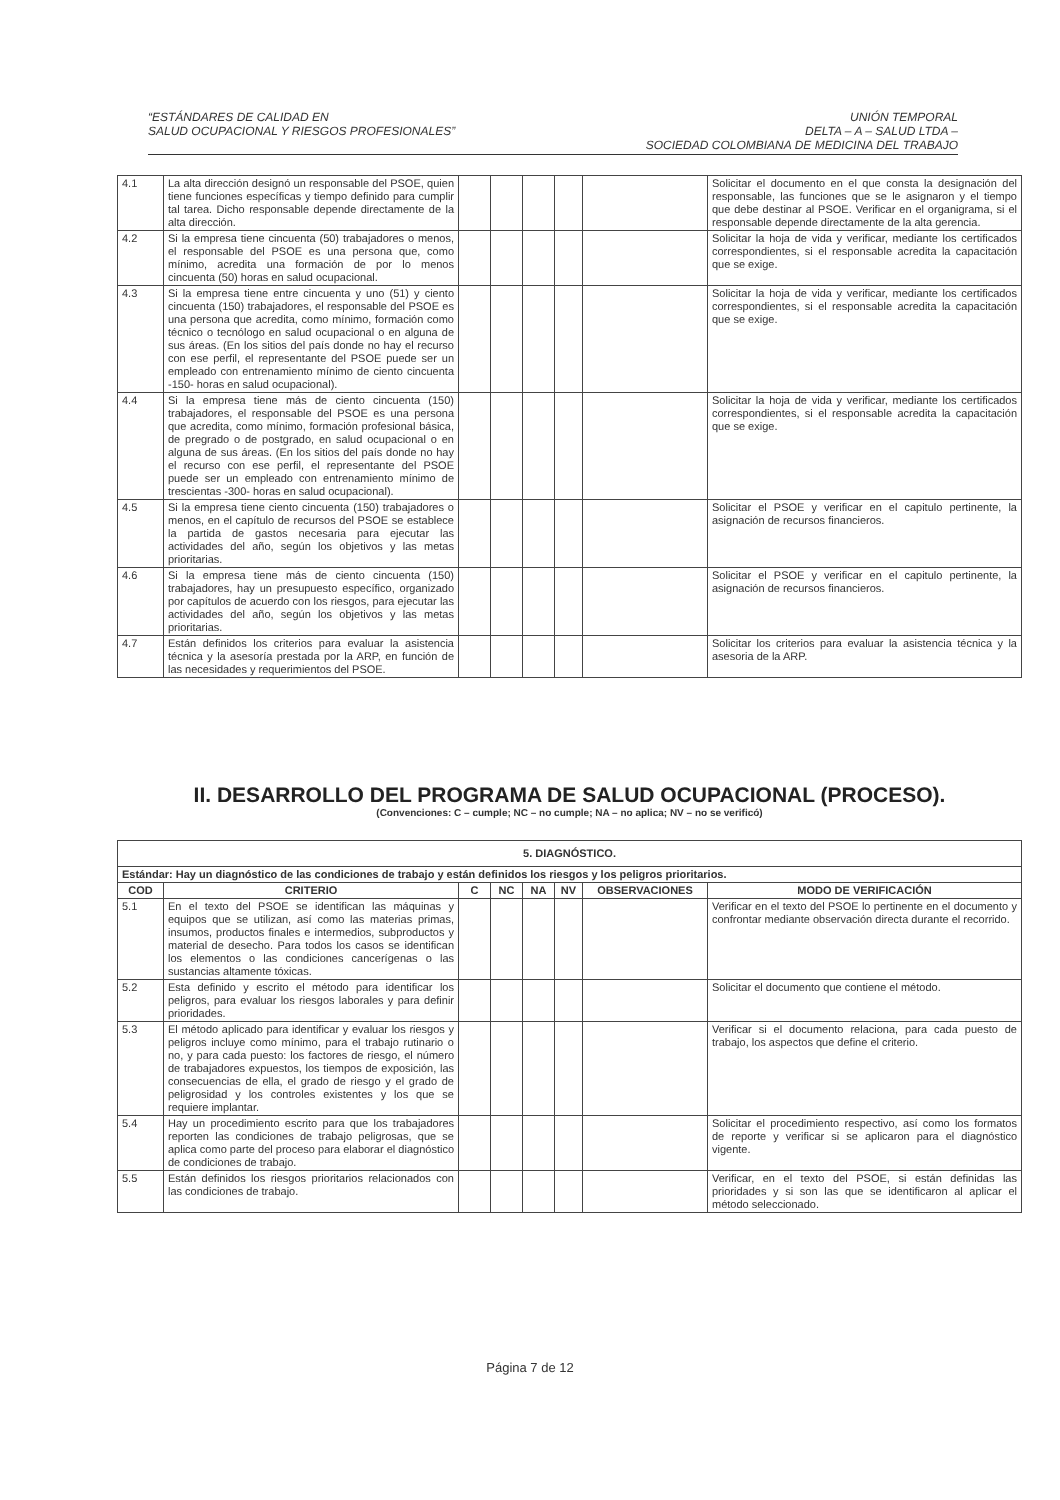“ESTÁNDARES DE CALIDAD EN
SALUD OCUPACIONAL Y RIESGOS PROFESIONALES”
UNIÓN TEMPORAL
DELTA – A – SALUD LTDA –
SOCIEDAD COLOMBIANA DE MEDICINA DEL TRABAJO
| 4.1 | La alta dirección designó un responsable del PSOE, quien tiene funciones específicas y tiempo definido para cumplir tal tarea. Dicho responsable depende directamente de la alta dirección. | | | | | | Solicitar el documento en el que consta la designación del responsable, las funciones que se le asignaron y el tiempo que debe destinar al PSOE. Verificar en el organigrama, si el responsable depende directamente de la alta gerencia. |
| 4.2 | Si la empresa tiene cincuenta (50) trabajadores o menos, el responsable del PSOE es una persona que, como mínimo, acredita una formación de por lo menos cincuenta (50) horas en salud ocupacional. | | | | | | Solicitar la hoja de vida y verificar, mediante los certificados correspondientes, si el responsable acredita la capacitación que se exige. |
| 4.3 | Si la empresa tiene entre cincuenta y uno (51) y ciento cincuenta (150) trabajadores, el responsable del PSOE es una persona que acredita, como mínimo, formación como técnico o tecnólogo en salud ocupacional o en alguna de sus áreas. (En los sitios del país donde no hay el recurso con ese perfil, el representante del PSOE puede ser un empleado con entrenamiento mínimo de ciento cincuenta -150- horas en salud ocupacional). | | | | | | Solicitar la hoja de vida y verificar, mediante los certificados correspondientes, si el responsable acredita la capacitación que se exige. |
| 4.4 | Si la empresa tiene más de ciento cincuenta (150) trabajadores, el responsable del PSOE es una persona que acredita, como mínimo, formación profesional básica, de pregrado o de postgrado, en salud ocupacional o en alguna de sus áreas. (En los sitios del país donde no hay el recurso con ese perfil, el representante del PSOE puede ser un empleado con entrenamiento mínimo de trescientas -300- horas en salud ocupacional). | | | | | | Solicitar la hoja de vida y verificar, mediante los certificados correspondientes, si el responsable acredita la capacitación que se exige. |
| 4.5 | Si la empresa tiene ciento cincuenta (150) trabajadores o menos, en el capítulo de recursos del PSOE se establece la partida de gastos necesaria para ejecutar las actividades del año, según los objetivos y las metas prioritarias. | | | | | | Solicitar el PSOE y verificar en el capitulo pertinente, la asignación de recursos financieros. |
| 4.6 | Si la empresa tiene más de ciento cincuenta (150) trabajadores, hay un presupuesto específico, organizado por capítulos de acuerdo con los riesgos, para ejecutar las actividades del año, según los objetivos y las metas prioritarias. | | | | | | Solicitar el PSOE y verificar en el capitulo pertinente, la asignación de recursos financieros. |
| 4.7 | Están definidos los criterios para evaluar la asistencia técnica y la asesoría prestada por la ARP, en función de las necesidades y requerimientos del PSOE. | | | | | | Solicitar los criterios para evaluar la asistencia técnica y la asesoria de la ARP. |
II. DESARROLLO DEL PROGRAMA DE SALUD OCUPACIONAL (PROCESO).
(Convenciones: C – cumple; NC – no cumple; NA – no aplica; NV – no se verificó)
| 5. DIAGNÓSTICO. | | | | | | | |
| --- | --- | --- | --- | --- | --- | --- | --- |
| Estándar: Hay un diagnóstico de las condiciones de trabajo y están definidos los riesgos y los peligros prioritarios. | | | | | | | |
| COD | CRITERIO | C | NC | NA | NV | OBSERVACIONES | MODO DE VERIFICACIÓN |
| 5.1 | En el texto del PSOE se identifican las máquinas y equipos que se utilizan, así como las materias primas, insumos, productos finales e intermedios, subproductos y material de desecho. Para todos los casos se identifican los elementos o las condiciones cancerígenas o las sustancias altamente tóxicas. | | | | | | Verificar en el texto del PSOE lo pertinente en el documento y confrontar mediante observación directa durante el recorrido. |
| 5.2 | Esta definido y escrito el método para identificar los peligros, para evaluar los riesgos laborales y para definir prioridades. | | | | | | Solicitar el documento que contiene el método. |
| 5.3 | El método aplicado para identificar y evaluar los riesgos y peligros incluye como mínimo, para el trabajo rutinario o no, y para cada puesto: los factores de riesgo, el número de trabajadores expuestos, los tiempos de exposición, las consecuencias de ella, el grado de riesgo y el grado de peligrosidad y los controles existentes y los que se requiere implantar. | | | | | | Verificar si el documento relaciona, para cada puesto de trabajo, los aspectos que define el criterio. |
| 5.4 | Hay un procedimiento escrito para que los trabajadores reporten las condiciones de trabajo peligrosas, que se aplica como parte del proceso para elaborar el diagnóstico de condiciones de trabajo. | | | | | | Solicitar el procedimiento respectivo, así como los formatos de reporte y verificar si se aplicaron para el diagnóstico vigente. |
| 5.5 | Están definidos los riesgos prioritarios relacionados con las condiciones de trabajo. | | | | | | Verificar, en el texto del PSOE, si están definidas las prioridades y si son las que se identificaron al aplicar el método seleccionado. |
Página 7 de 12